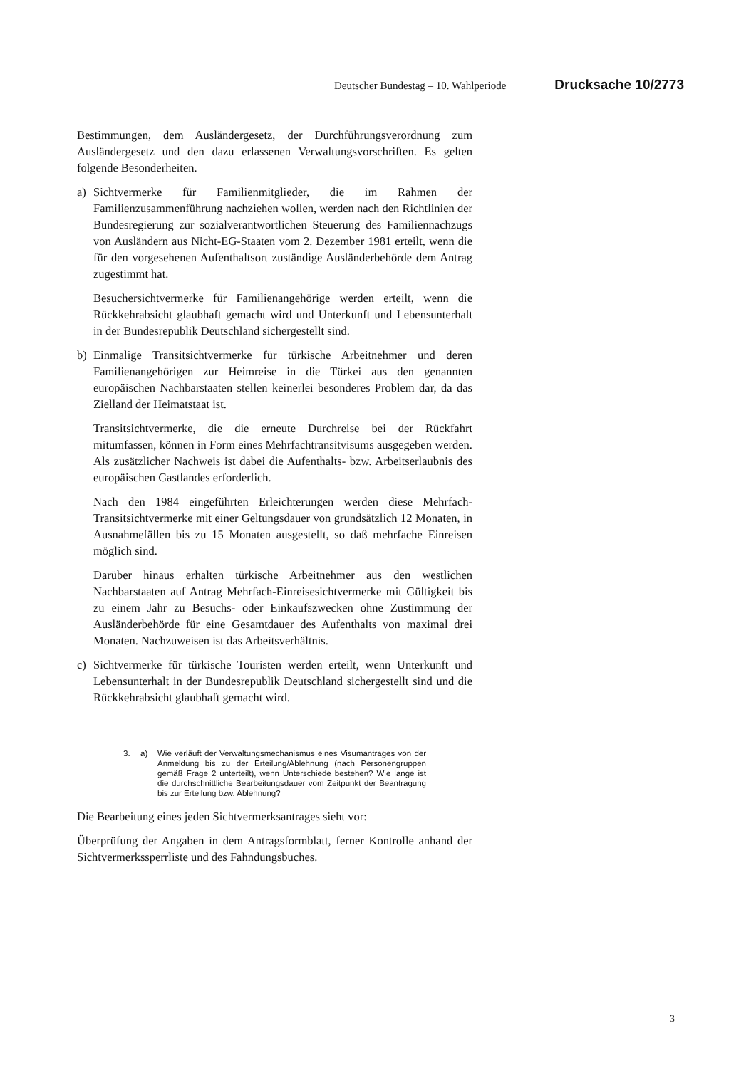Deutscher Bundestag – 10. Wahlperiode Drucksache 10/2773
Bestimmungen, dem Ausländergesetz, der Durchführungsverordnung zum Ausländergesetz und den dazu erlassenen Verwaltungsvorschriften. Es gelten folgende Besonderheiten.
a) Sichtvermerke für Familienmitglieder, die im Rahmen der Familienzusammenführung nachziehen wollen, werden nach den Richtlinien der Bundesregierung zur sozialverantwortlichen Steuerung des Familiennachzugs von Ausländern aus Nicht-EG-Staaten vom 2. Dezember 1981 erteilt, wenn die für den vorgesehenen Aufenthaltsort zuständige Ausländerbehörde dem Antrag zugestimmt hat.
Besuchersichtvermerke für Familienangehörige werden erteilt, wenn die Rückkehrabsicht glaubhaft gemacht wird und Unterkunft und Lebensunterhalt in der Bundesrepublik Deutschland sichergestellt sind.
b) Einmalige Transitsichtvermerke für türkische Arbeitnehmer und deren Familienangehörigen zur Heimreise in die Türkei aus den genannten europäischen Nachbarstaaten stellen keinerlei besonderes Problem dar, da das Zielland der Heimatstaat ist.
Transitsichtvermerke, die die erneute Durchreise bei der Rückfahrt mitumfassen, können in Form eines Mehrfachtransitvisums ausgegeben werden. Als zusätzlicher Nachweis ist dabei die Aufenthalts- bzw. Arbeitserlaubnis des europäischen Gastlandes erforderlich.
Nach den 1984 eingeführten Erleichterungen werden diese Mehrfach-Transitsichtvermerke mit einer Geltungsdauer von grundsätzlich 12 Monaten, in Ausnahmefällen bis zu 15 Monaten ausgestellt, so daß mehrfache Einreisen möglich sind.
Darüber hinaus erhalten türkische Arbeitnehmer aus den westlichen Nachbarstaaten auf Antrag Mehrfach-Einreisesichtvermerke mit Gültigkeit bis zu einem Jahr zu Besuchs- oder Einkaufszwecken ohne Zustimmung der Ausländerbehörde für eine Gesamtdauer des Aufenthalts von maximal drei Monaten. Nachzuweisen ist das Arbeitsverhältnis.
c) Sichtvermerke für türkische Touristen werden erteilt, wenn Unterkunft und Lebensunterhalt in der Bundesrepublik Deutschland sichergestellt sind und die Rückkehrabsicht glaubhaft gemacht wird.
3. a) Wie verläuft der Verwaltungsmechanismus eines Visumantrages von der Anmeldung bis zu der Erteilung/Ablehnung (nach Personengruppen gemäß Frage 2 unterteilt), wenn Unterschiede bestehen? Wie lange ist die durchschnittliche Bearbeitungsdauer vom Zeitpunkt der Beantragung bis zur Erteilung bzw. Ablehnung?
Die Bearbeitung eines jeden Sichtvermerksantrages sieht vor:
Überprüfung der Angaben in dem Antragsformblatt, ferner Kontrolle anhand der Sichtvermerkssperrliste und des Fahndungsbuches.
3